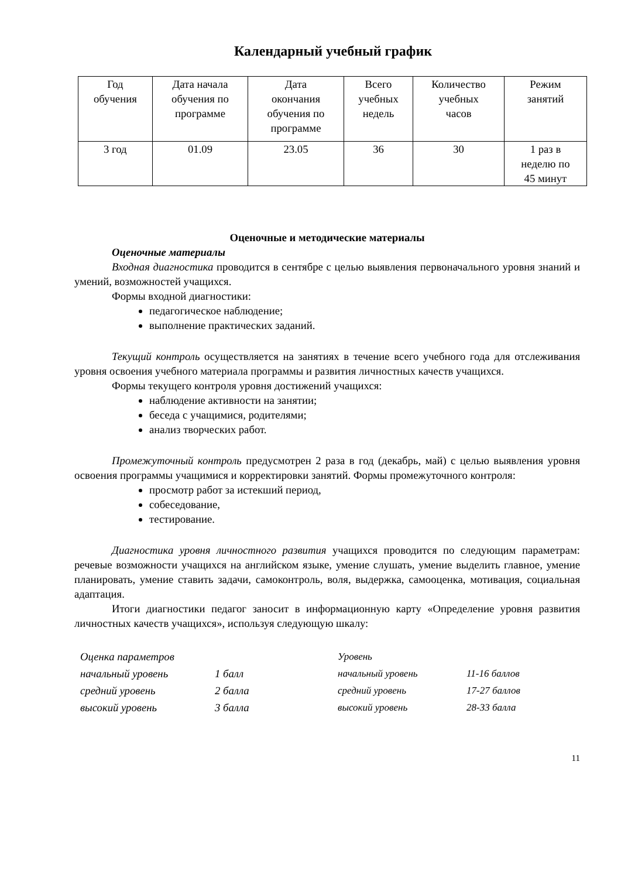Календарный учебный график
| Год обучения | Дата начала обучения по программе | Дата окончания обучения по программе | Всего учебных недель | Количество учебных часов | Режим занятий |
| 3 год | 01.09 | 23.05 | 36 | 30 | 1 раз в неделю по 45 минут |
Оценочные и методические материалы
Оценочные материалы
Входная диагностика проводится в сентябре с целью выявления первоначального уровня знаний и умений, возможностей учащихся.
Формы входной диагностики:
педагогическое наблюдение;
выполнение практических заданий.
Текущий контроль осуществляется на занятиях в течение всего учебного года для отслеживания уровня освоения учебного материала программы и развития личностных качеств учащихся.
Формы текущего контроля уровня достижений учащихся:
наблюдение активности на занятии;
беседа с учащимися, родителями;
анализ творческих работ.
Промежуточный контроль предусмотрен 2 раза в год (декабрь, май) с целью выявления уровня освоения программы учащимися и корректировки занятий. Формы промежуточного контроля:
просмотр работ за истекший период,
собеседование,
тестирование.
Диагностика уровня личностного развития учащихся проводится по следующим параметрам: речевые возможности учащихся на английском языке, умение слушать, умение выделить главное, умение планировать, умение ставить задачи, самоконтроль, воля, выдержка, самооценка, мотивация, социальная адаптация.
Итоги диагностики педагог заносит в информационную карту «Определение уровня развития личностных качеств учащихся», используя следующую шкалу:
| Оценка параметров | |
| начальный уровень | 1 балл |
| средний уровень | 2 балла |
| высокий уровень | 3 балла |
| Уровень | |
| начальный уровень | 11-16 баллов |
| средний уровень | 17-27 баллов |
| высокий уровень | 28-33 балла |
11